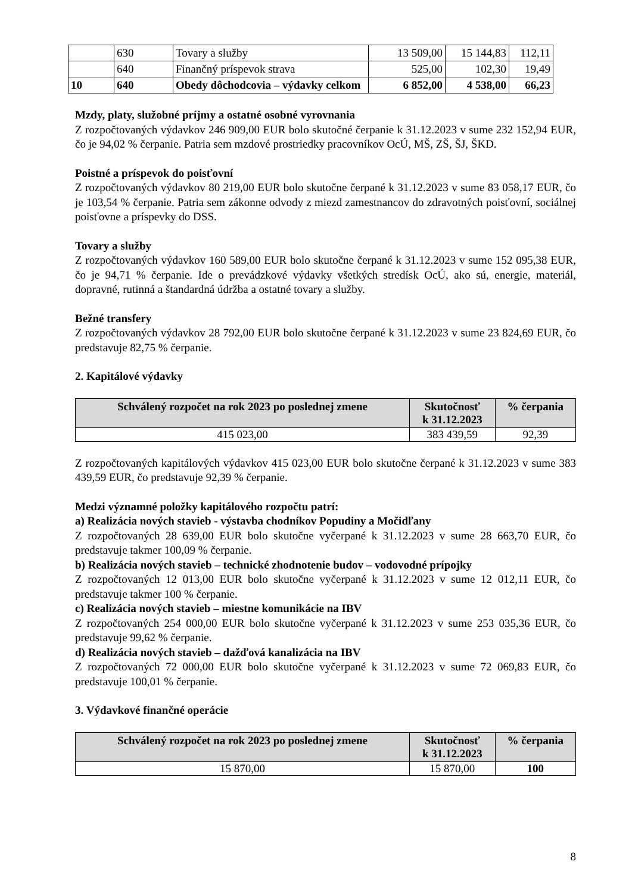| | 630 | Tovary a služby | 13 509,00 | 15 144,83 | 112,11 |
| | 640 | Finančný príspevok strava | 525,00 | 102,30 | 19,49 |
| 10 | 640 | Obedy dôchodcovia – výdavky celkom | 6 852,00 | 4 538,00 | 66,23 |
Mzdy, platy, služobné príjmy a ostatné osobné vyrovnania
Z rozpočtovaných výdavkov 246 909,00 EUR bolo skutočné čerpanie k 31.12.2023 v sume 232 152,94 EUR, čo je 94,02 % čerpanie. Patria sem mzdové prostriedky pracovníkov OcÚ, MŠ, ZŠ, ŠJ, ŠKD.
Poistné a príspevok do poisťovní
Z rozpočtovaných výdavkov 80 219,00 EUR bolo skutočne čerpané k 31.12.2023 v sume 83 058,17 EUR, čo je 103,54 % čerpanie. Patria sem zákonne odvody z miezd zamestnancov do zdravotných poisťovní, sociálnej poisťovne a príspevky do DSS.
Tovary a služby
Z rozpočtovaných výdavkov 160 589,00 EUR bolo skutočne čerpané k 31.12.2023 v sume 152 095,38 EUR, čo je 94,71 % čerpanie. Ide o prevádzkové výdavky všetkých stredísk OcÚ, ako sú, energie, materiál, dopravné, rutinná a štandardná údržba a ostatné tovary a služby.
Bežné transfery
Z rozpočtovaných výdavkov 28 792,00 EUR bolo skutočne čerpané k 31.12.2023 v sume 23 824,69 EUR, čo predstavuje 82,75 % čerpanie.
2. Kapitálové výdavky
| Schválený rozpočet na rok 2023 po poslednej zmene | Skutočnosť k 31.12.2023 | % čerpania |
| --- | --- | --- |
| 415 023,00 | 383 439,59 | 92,39 |
Z rozpočtovaných kapitálových výdavkov 415 023,00 EUR bolo skutočne čerpané k 31.12.2023 v sume 383 439,59 EUR, čo predstavuje 92,39 % čerpanie.
Medzi významné položky kapitálového rozpočtu patrí:
a) Realizácia nových stavieb - výstavba chodníkov Popudiny a Močidľany
Z rozpočtovaných 28 639,00 EUR bolo skutočne vyčerpané k 31.12.2023 v sume 28 663,70 EUR, čo predstavuje takmer 100,09 % čerpanie.
b) Realizácia nových stavieb – technické zhodnotenie budov – vodovodné prípojky
Z rozpočtovaných 12 013,00 EUR bolo skutočne vyčerpané k 31.12.2023 v sume 12 012,11 EUR, čo predstavuje takmer 100 % čerpanie.
c) Realizácia nových stavieb – miestne komunikácie na IBV
Z rozpočtovaných 254 000,00 EUR bolo skutočne vyčerpané k 31.12.2023 v sume 253 035,36 EUR, čo predstavuje 99,62 % čerpanie.
d) Realizácia nových stavieb – dažďová kanalizácia na IBV
Z rozpočtovaných 72 000,00 EUR bolo skutočne vyčerpané k 31.12.2023 v sume 72 069,83 EUR, čo predstavuje 100,01 % čerpanie.
3. Výdavkové finančné operácie
| Schválený rozpočet na rok 2023 po poslednej zmene | Skutočnosť k 31.12.2023 | % čerpania |
| --- | --- | --- |
| 15 870,00 | 15 870,00 | 100 |
8